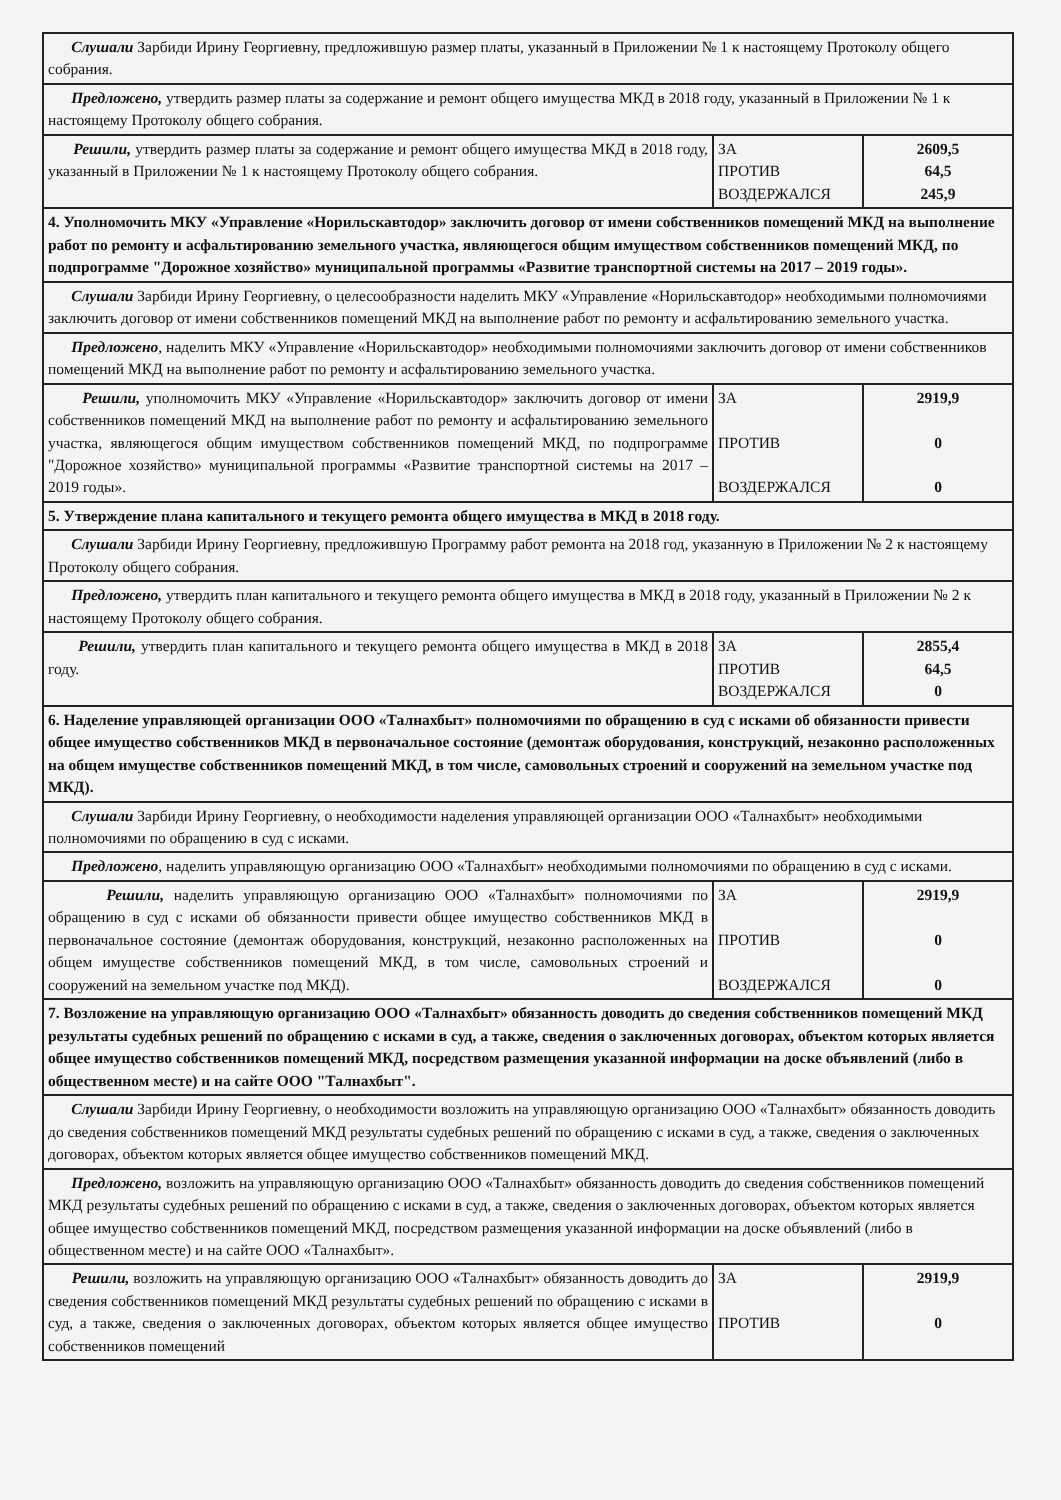| Слушали Зарбиди Ирину Георгиевну, предложившую размер платы, указанный в Приложении № 1 к настоящему Протоколу общего собрания. | | |
| Предложено, утвердить размер платы за содержание и ремонт общего имущества МКД в 2018 году, указанный в Приложении № 1 к настоящему Протоколу общего собрания. | | |
| Решили, утвердить размер платы за содержание и ремонт общего имущества МКД в 2018 году, указанный в Приложении № 1 к настоящему Протоколу общего собрания. | ЗА ПРОТИВ ВОЗДЕРЖАЛСЯ | 2609,5 64,5 245,9 |
| 4. Уполномочить МКУ «Управление «Норильскавтодор» заключить договор от имени собственников помещений МКД на выполнение работ по ремонту и асфальтированию земельного участка, являющегося общим имуществом собственников помещений МКД, по подпрограмме "Дорожное хозяйство» муниципальной программы «Развитие транспортной системы на 2017 – 2019 годы». | | |
| Слушали Зарбиди Ирину Георгиевну, о целесообразности наделить МКУ «Управление «Норильскавтодор» необходимыми полномочиями заключить договор от имени собственников помещений МКД на выполнение работ по ремонту и асфальтированию земельного участка. | | |
| Предложено , наделить МКУ «Управление «Норильскавтодор» необходимыми полномочиями заключить договор от имени собственников помещений МКД на выполнение работ по ремонту и асфальтированию земельного участка. | | |
| Решили, уполномочить МКУ «Управление «Норильскавтодор» заключить договор от имени собственников помещений МКД на выполнение работ по ремонту и асфальтированию земельного участка, являющегося общим имуществом собственников помещений МКД, по подпрограмме "Дорожное хозяйство» муниципальной программы «Развитие транспортной системы на 2017 – 2019 годы». | ЗА ПРОТИВ ВОЗДЕРЖАЛСЯ | 2919,9 0 0 |
| 5. Утверждение плана капитального и текущего ремонта общего имущества в МКД в 2018 году. | | |
| Слушали Зарбиди Ирину Георгиевну, предложившую Программу работ ремонта на 2018 год, указанную в Приложении № 2 к настоящему Протоколу общего собрания. | | |
| Предложено, утвердить план капитального и текущего ремонта общего имущества в МКД в 2018 году, указанный в Приложении № 2 к настоящему Протоколу общего собрания. | | |
| Решили, утвердить план капитального и текущего ремонта общего имущества в МКД в 2018 году. | ЗА ПРОТИВ ВОЗДЕРЖАЛСЯ | 2855,4 64,5 0 |
| 6. Наделение управляющей организации ООО «Талнахбыт» полномочиями по обращению в суд с исками об обязанности привести общее имущество собственников МКД в первоначальное состояние (демонтаж оборудования, конструкций, незаконно расположенных на общем имуществе собственников помещений МКД, в том числе, самовольных строений и сооружений на земельном участке под МКД). | | |
| Слушали Зарбиди Ирину Георгиевну, о необходимости наделения управляющей организации ООО «Талнахбыт» необходимыми полномочиями по обращению в суд с исками. | | |
| Предложено , наделить управляющую организацию ООО «Талнахбыт» необходимыми полномочиями по обращению в суд с исками. | | |
| Решили, наделить управляющую организацию ООО «Талнахбыт» полномочиями по обращению в суд с исками об обязанности привести общее имущество собственников МКД в первоначальное состояние (демонтаж оборудования, конструкций, незаконно расположенных на общем имуществе собственников помещений МКД, в том числе, самовольных строений и сооружений на земельном участке под МКД). | ЗА ПРОТИВ ВОЗДЕРЖАЛСЯ | 2919,9 0 0 |
| 7. Возложение на управляющую организацию ООО «Талнахбыт» обязанность доводить до сведения собственников помещений МКД результаты судебных решений по обращению с исками в суд, а также, сведения о заключенных договорах, объектом которых является общее имущество собственников помещений МКД, посредством размещения указанной информации на доске объявлений (либо в общественном месте) и на сайте ООО "Талнахбыт". | | |
| Слушали Зарбиди Ирину Георгиевну, о необходимости возложить на управляющую организацию ООО «Талнахбыт» обязанность доводить до сведения собственников помещений МКД результаты судебных решений по обращению с исками в суд, а также, сведения о заключенных договорах, объектом которых является общее имущество собственников помещений МКД. | | |
| Предложено, возложить на управляющую организацию ООО «Талнахбыт» обязанность доводить до сведения собственников помещений МКД результаты судебных решений по обращению с исками в суд, а также, сведения о заключенных договорах, объектом которых является общее имущество собственников помещений МКД, посредством размещения указанной информации на доске объявлений (либо в общественном месте) и на сайте ООО «Талнахбыт». | | |
| Решили, возложить на управляющую организацию ООО «Талнахбыт» обязанность доводить до сведения собственников помещений МКД результаты судебных решений по обращению с исками в суд, а также, сведения о заключенных договорах, объектом которых является общее имущество собственников помещений | ЗА ПРОТИВ | 2919,9 0 |